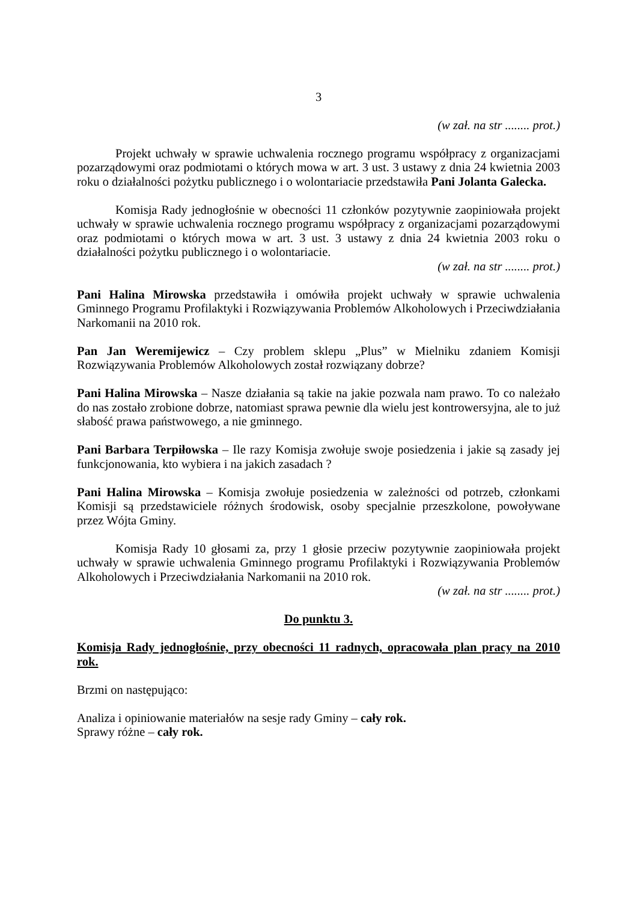3
(w zał. na str ........ prot.)
Projekt uchwały w sprawie uchwalenia rocznego programu współpracy z organizacjami pozarządowymi oraz podmiotami o których mowa w art. 3 ust. 3 ustawy z dnia 24 kwietnia 2003 roku o działalności pożytku publicznego i o wolontariacie przedstawiła Pani Jolanta Galecka.
Komisja Rady jednogłośnie w obecności 11 członków pozytywnie zaopiniowała projekt uchwały w sprawie uchwalenia rocznego programu współpracy z organizacjami pozarządowymi oraz podmiotami o których mowa w art. 3 ust. 3 ustawy z dnia 24 kwietnia 2003 roku o działalności pożytku publicznego i o wolontariacie.
(w zał. na str ........ prot.)
Pani Halina Mirowska przedstawiła i omówiła projekt uchwały w sprawie uchwalenia Gminnego Programu Profilaktyki i Rozwiązywania Problemów Alkoholowych i Przeciwdziałania Narkomanii na 2010 rok.
Pan Jan Weremijewicz – Czy problem sklepu „Plus” w Mielniku zdaniem Komisji Rozwiązywania Problemów Alkoholowych został rozwiązany dobrze?
Pani Halina Mirowska – Nasze działania są takie na jakie pozwala nam prawo. To co należało do nas zostało zrobione dobrze, natomiast sprawa pewnie dla wielu jest kontrowersyjna, ale to już słabość prawa państwowego, a nie gminnego.
Pani Barbara Terpiłowska – Ile razy Komisja zwołuje swoje posiedzenia i jakie są zasady jej funkcjonowania, kto wybiera i na jakich zasadach ?
Pani Halina Mirowska – Komisja zwołuje posiedzenia w zależności od potrzeb, członkami Komisji są przedstawiciele różnych środowisk, osoby specjalnie przeszkolone, powoływane przez Wójta Gminy.
Komisja Rady 10 głosami za, przy 1 głosie przeciw pozytywnie zaopiniowała projekt uchwały w sprawie uchwalenia Gminnego programu Profilaktyki i Rozwiązywania Problemów Alkoholowych i Przeciwdziałania Narkomanii na 2010 rok.
(w zał. na str ........ prot.)
Do punktu 3.
Komisja Rady jednogłośnie, przy obecności 11 radnych, opracowała plan pracy na 2010 rok.
Brzmi on następująco:
Analiza i opiniowanie materiałów na sesje rady Gminy – cały rok.
Sprawy różne – cały rok.